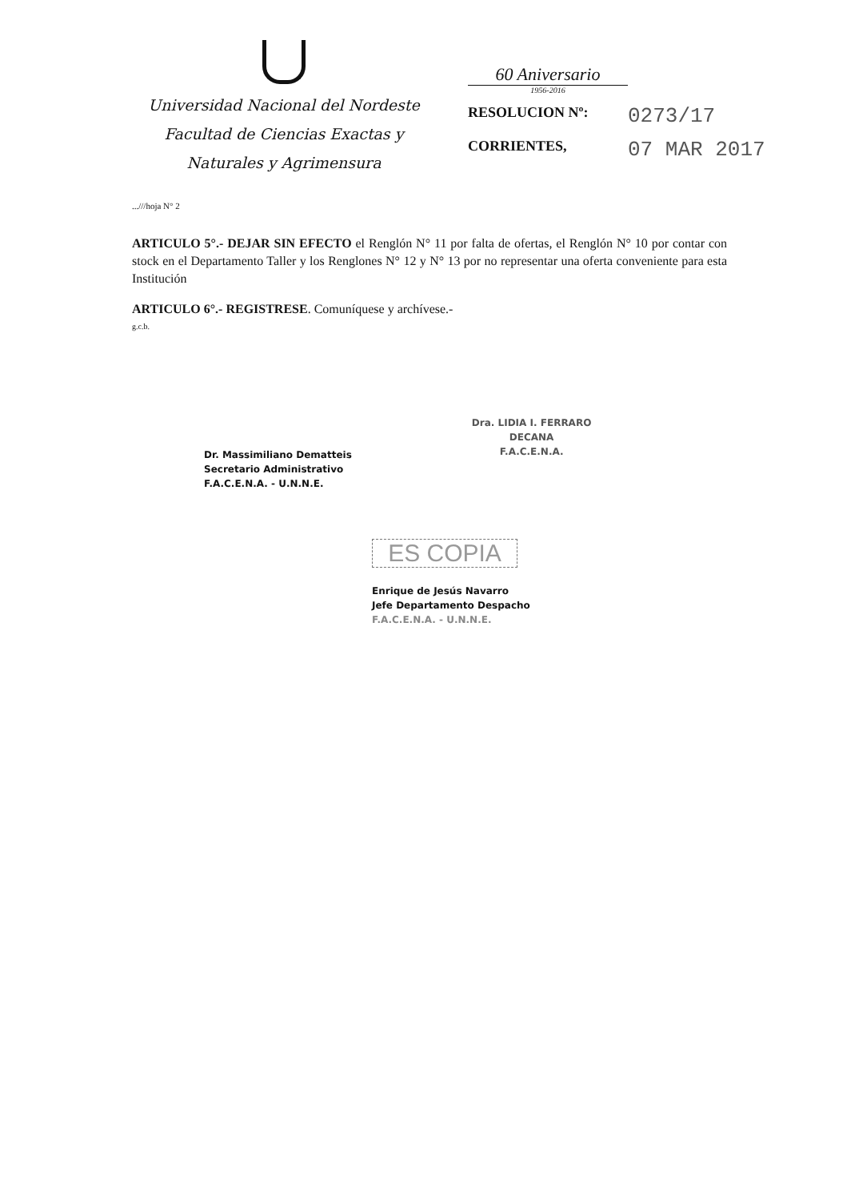Universidad Nacional del Nordeste
Facultad de Ciencias Exactas y
Naturales y Agrimensura
60 Aniversario
1956-2016
RESOLUCION Nº: 0273/17
CORRIENTES, 07 MAR 2017
...///hoja N° 2
ARTICULO 5°.- DEJAR SIN EFECTO el Renglón N° 11 por falta de ofertas, el Renglón N° 10 por contar con stock en el Departamento Taller y los Renglones N° 12 y N° 13 por no representar una oferta conveniente para esta Institución
ARTICULO 6°.- REGISTRESE. Comuníquese y archívese.-
g.c.b.
Dr. Massimiliano Dematteis
Secretario Administrativo
F.A.C.E.N.A. - U.N.N.E.
Dra. LIDIA I. FERRARO
DECANA
F.A.C.E.N.A.
ES COPIA
Enrique de Jesús Navarro
Jefe Departamento Despacho
F.A.C.E.N.A. - U.N.N.E.